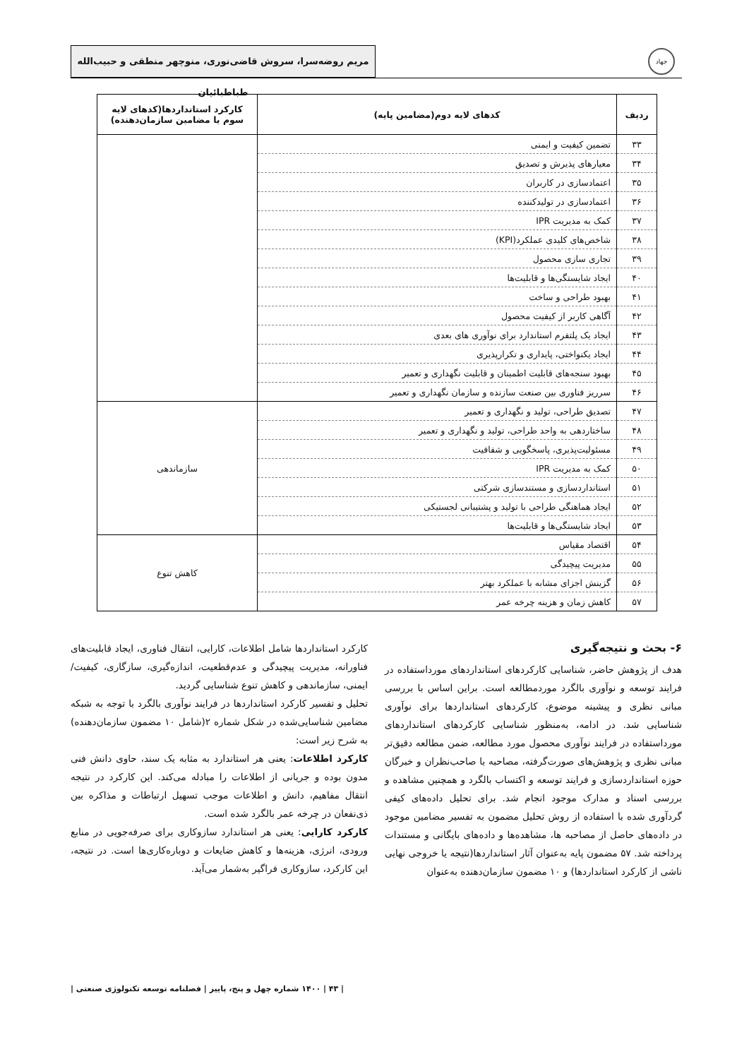جهاد
مریم روضه‌سرا، سروش قاضی‌نوری، منوچهر منطقی و حبیب‌الله طباطبائیان
| ردیف | کدهای لایه دوم(مضامین پایه) | کارکرد استانداردها(کدهای لایه سوم یا مضامین سازمان‌دهنده) |
| --- | --- | --- |
| ۳۳ | تضمین کیفیت و ایمنی | |
| ۳۴ | معیارهای پذیرش و تصدیق | |
| ۳۵ | اعتمادسازی در کاربران | |
| ۳۶ | اعتمادسازی در تولیدکننده | |
| ۳۷ | کمک به مدیریت IPR | |
| ۳۸ | شاخص‌های کلیدی عملکرد(KPI) | |
| ۳۹ | تجاری سازی محصول | |
| ۴۰ | ایجاد شایستگی‌ها و قابلیت‌ها | |
| ۴۱ | بهبود طراحی و ساخت | |
| ۴۲ | آگاهی کاربر از کیفیت محصول | |
| ۴۳ | ایجاد یک پلتفرم استاندارد برای نوآوری های بعدی | |
| ۴۴ | ایجاد یکنواختی، پایداری و تکرارپذیری | |
| ۴۵ | بهبود سنجه‌های قابلیت اطمینان و قابلیت نگهداری و تعمیر | |
| ۴۶ | سرریز فناوری بین صنعت سازنده و سازمان نگهداری و تعمیر | |
| ۴۷ | تصدیق طراحی، تولید و نگهداری و تعمیر | سازماندهی |
| ۴۸ | ساختاردهی به واحد طراحی، تولید و نگهداری و تعمیر | |
| ۴۹ | مسئولیت‌پذیری، پاسخگویی و شفافیت | |
| ۵۰ | کمک به مدیریت IPR | |
| ۵۱ | استانداردسازی و مستندسازی شرکتی | |
| ۵۲ | ایجاد هماهنگی طراحی با تولید و پشتیبانی لجستیکی | |
| ۵۳ | ایجاد شایستگی‌ها و قابلیت‌ها | |
| ۵۴ | اقتصاد مقیاس | کاهش تنوع |
| ۵۵ | مدیریت پیچیدگی | |
| ۵۶ | گزینش اجزای مشابه با عملکرد بهتر | |
| ۵۷ | کاهش زمان و هزینه چرخه عمر | |
۶- بحث و نتیجه‌گیری
هدف از پژوهش حاضر، شناسایی کارکردهای استانداردهای مورداستفاده در فرایند توسعه و نوآوری بالگرد موردمطالعه است. براین اساس با بررسی مبانی نظری و پیشینه موضوع، کارکردهای استانداردها برای نوآوری شناسایی شد. در ادامه، به‌منظور شناسایی کارکردهای استانداردهای مورداستفاده در فرایند نوآوری محصول مورد مطالعه، ضمن مطالعه دقیق‌تر مبانی نظری و پژوهش‌های صورت‌گرفته، مصاحبه با صاحب‌نظران و خبرگان حوزه استانداردسازی و فرایند توسعه و اکتساب بالگرد و همچنین مشاهده و بررسی اسناد و مدارک موجود انجام شد. برای تحلیل داده‌های کیفی گردآوری شده با استفاده از روش تحلیل مضمون به تفسیر مضامین موجود در داده‌های حاصل از مصاحبه ها، مشاهده‌ها و داده‌های بایگانی و مستندات پرداخته شد. ۵۷ مضمون پایه به‌عنوان آثار استانداردها(نتیجه یا خروجی نهایی ناشی از کارکرد استانداردها) و ۱۰ مضمون سازمان‌دهنده به‌عنوان
کارکرد استانداردها شامل اطلاعات، کارایی، انتقال فناوری، ایجاد قابلیت‌های فناورانه، مدیریت پیچیدگی و عدم‌قطعیت، اندازه‌گیری، سازگاری، کیفیت/ایمنی، سازماندهی و کاهش تنوع شناسایی گردید.
تحلیل و تفسیر کارکرد استانداردها در فرایند نوآوری بالگرد با توجه به شبکه مضامین شناسایی‌شده در شکل شماره ۲(شامل ۱۰ مضمون سازمان‌دهنده) به شرح زیر است:
کارکرد اطلاعات: یعنی هر استاندارد به مثابه یک سند، حاوی دانش فنی مدون بوده و جریانی از اطلاعات را مبادله می‌کند. این کارکرد در نتیجه انتقال مفاهیم، دانش و اطلاعات موجب تسهیل ارتباطات و مذاکره بین ذی‌نفعان در چرخه عمر بالگرد شده است.
کارکرد کارایی: یعنی هر استاندارد سازوکاری برای صرفه‌جویی در منابع ورودی، انرژی، هزینه‌ها و کاهش ضایعات و دوباره‌کاری‌ها است. در نتیجه، این کارکرد، سازوکاری فراگیر به‌شمار می‌آید.
| ۴۳ | ۱۴۰۰ شماره چهل و پنج، پاییز | فصلنامه توسعه تکنولوژی صنعتی |